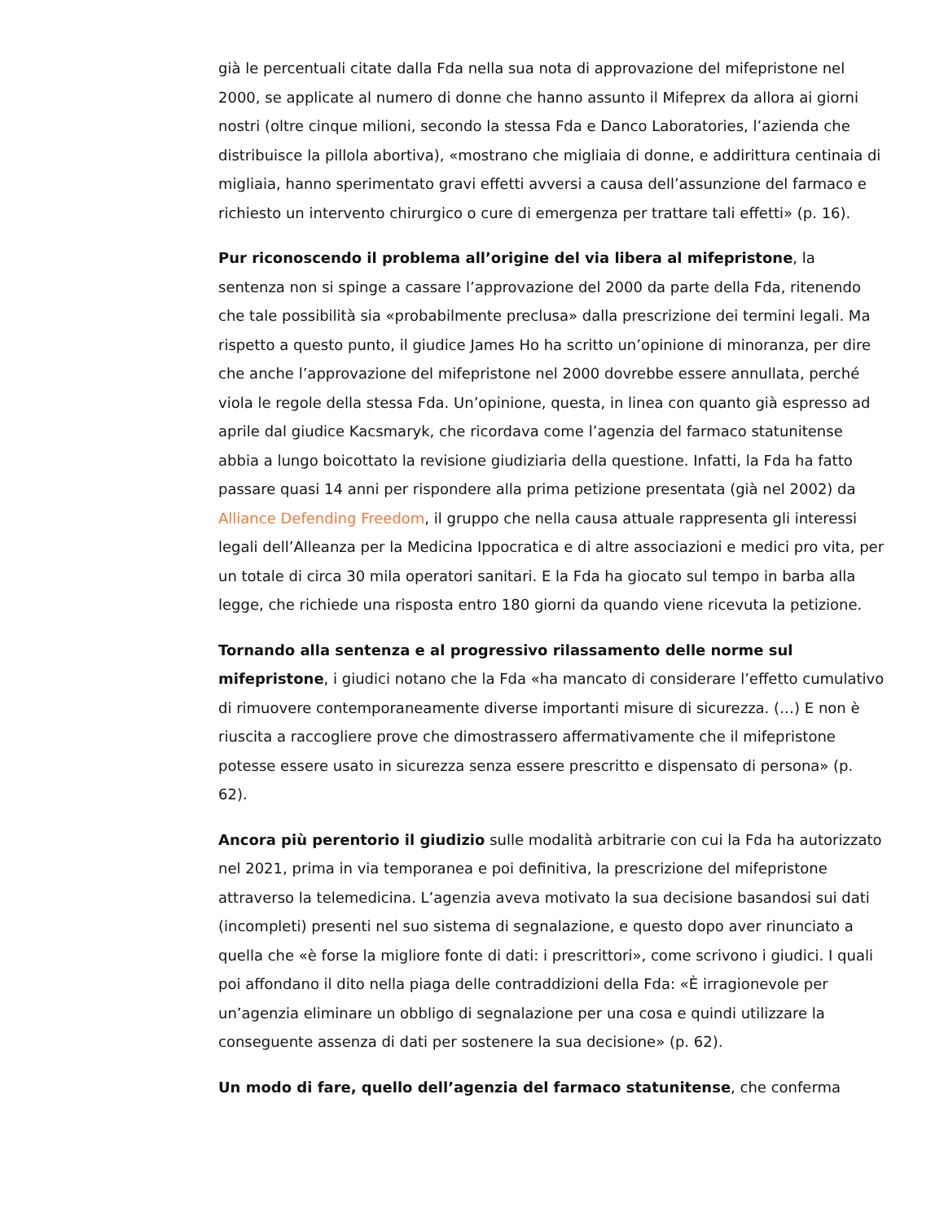già le percentuali citate dalla Fda nella sua nota di approvazione del mifepristone nel 2000, se applicate al numero di donne che hanno assunto il Mifeprex da allora ai giorni nostri (oltre cinque milioni, secondo la stessa Fda e Danco Laboratories, l’azienda che distribuisce la pillola abortiva), «mostrano che migliaia di donne, e addirittura centinaia di migliaia, hanno sperimentato gravi effetti avversi a causa dell’assunzione del farmaco e richiesto un intervento chirurgico o cure di emergenza per trattare tali effetti» (p. 16).
Pur riconoscendo il problema all’origine del via libera al mifepristone, la sentenza non si spinge a cassare l’approvazione del 2000 da parte della Fda, ritenendo che tale possibilità sia «probabilmente preclusa» dalla prescrizione dei termini legali. Ma rispetto a questo punto, il giudice James Ho ha scritto un’opinione di minoranza, per dire che anche l’approvazione del mifepristone nel 2000 dovrebbe essere annullata, perché viola le regole della stessa Fda. Un’opinione, questa, in linea con quanto già espresso ad aprile dal giudice Kacsmaryk, che ricordava come l’agenzia del farmaco statunitense abbia a lungo boicottato la revisione giudiziaria della questione. Infatti, la Fda ha fatto passare quasi 14 anni per rispondere alla prima petizione presentata (già nel 2002) da Alliance Defending Freedom, il gruppo che nella causa attuale rappresenta gli interessi legali dell’Alleanza per la Medicina Ippocratica e di altre associazioni e medici pro vita, per un totale di circa 30 mila operatori sanitari. E la Fda ha giocato sul tempo in barba alla legge, che richiede una risposta entro 180 giorni da quando viene ricevuta la petizione.
Tornando alla sentenza e al progressivo rilassamento delle norme sul mifepristone, i giudici notano che la Fda «ha mancato di considerare l’effetto cumulativo di rimuovere contemporaneamente diverse importanti misure di sicurezza. (…) E non è riuscita a raccogliere prove che dimostrassero affermativamente che il mifepristone potesse essere usato in sicurezza senza essere prescritto e dispensato di persona» (p. 62).
Ancora più perentorio il giudizio sulle modalità arbitrarie con cui la Fda ha autorizzato nel 2021, prima in via temporanea e poi definitiva, la prescrizione del mifepristone attraverso la telemedicina. L’agenzia aveva motivato la sua decisione basandosi sui dati (incompleti) presenti nel suo sistema di segnalazione, e questo dopo aver rinunciato a quella che «è forse la migliore fonte di dati: i prescrittori», come scrivono i giudici. I quali poi affondano il dito nella piaga delle contraddizioni della Fda: «È irragionevole per un’agenzia eliminare un obbligo di segnalazione per una cosa e quindi utilizzare la conseguente assenza di dati per sostenere la sua decisione» (p. 62).
Un modo di fare, quello dell’agenzia del farmaco statunitense, che conferma